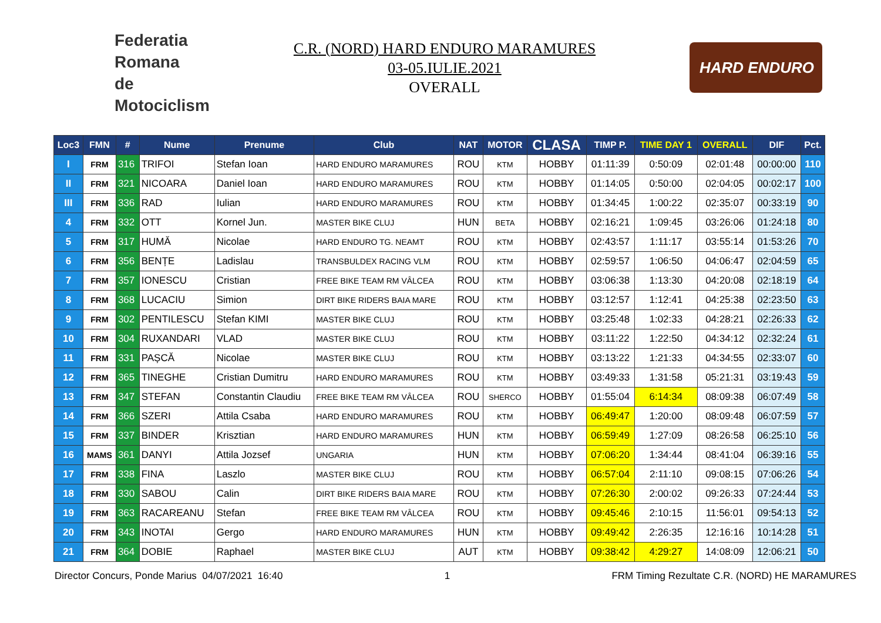Federatia
Romana de
Motociclism
C.R. (NORD) HARD ENDURO MARAMURES
03-05.IULIE.2021
OVERALL
HARD ENDURO
| Loc3 | FMN | # | Nume | Prenume | Club | NAT | MOTOR | CLASA | TIMP P. | TIME DAY 1 | OVERALL | DIF | Pct. |
| --- | --- | --- | --- | --- | --- | --- | --- | --- | --- | --- | --- | --- | --- |
| I | FRM | 316 | TRIFOI | Stefan Ioan | HARD ENDURO MARAMURES | ROU | KTM | HOBBY | 01:11:39 | 0:50:09 | 02:01:48 | 00:00:00 | 110 |
| II | FRM | 321 | NICOARA | Daniel Ioan | HARD ENDURO MARAMURES | ROU | KTM | HOBBY | 01:14:05 | 0:50:00 | 02:04:05 | 00:02:17 | 100 |
| III | FRM | 336 | RAD | Iulian | HARD ENDURO MARAMURES | ROU | KTM | HOBBY | 01:34:45 | 1:00:22 | 02:35:07 | 00:33:19 | 90 |
| 4 | FRM | 332 | OTT | Kornel Jun. | MASTER BIKE CLUJ | HUN | BETA | HOBBY | 02:16:21 | 1:09:45 | 03:26:06 | 01:24:18 | 80 |
| 5 | FRM | 317 | HUMĂ | Nicolae | HARD ENDURO TG. NEAMT | ROU | KTM | HOBBY | 02:43:57 | 1:11:17 | 03:55:14 | 01:53:26 | 70 |
| 6 | FRM | 356 | BENȚE | Ladislau | TRANSBULDEX RACING VLM | ROU | KTM | HOBBY | 02:59:57 | 1:06:50 | 04:06:47 | 02:04:59 | 65 |
| 7 | FRM | 357 | IONESCU | Cristian | FREE BIKE TEAM RM VÂLCEA | ROU | KTM | HOBBY | 03:06:38 | 1:13:30 | 04:20:08 | 02:18:19 | 64 |
| 8 | FRM | 368 | LUCACIU | Simion | DIRT BIKE RIDERS BAIA MARE | ROU | KTM | HOBBY | 03:12:57 | 1:12:41 | 04:25:38 | 02:23:50 | 63 |
| 9 | FRM | 302 | PENTILESCU | Stefan KIMI | MASTER BIKE CLUJ | ROU | KTM | HOBBY | 03:25:48 | 1:02:33 | 04:28:21 | 02:26:33 | 62 |
| 10 | FRM | 304 | RUXANDARI | VLAD | MASTER BIKE CLUJ | ROU | KTM | HOBBY | 03:11:22 | 1:22:50 | 04:34:12 | 02:32:24 | 61 |
| 11 | FRM | 331 | PAȘCĂ | Nicolae | MASTER BIKE CLUJ | ROU | KTM | HOBBY | 03:13:22 | 1:21:33 | 04:34:55 | 02:33:07 | 60 |
| 12 | FRM | 365 | TINEGHE | Cristian Dumitru | HARD ENDURO MARAMURES | ROU | KTM | HOBBY | 03:49:33 | 1:31:58 | 05:21:31 | 03:19:43 | 59 |
| 13 | FRM | 347 | STEFAN | Constantin Claudiu | FREE BIKE TEAM RM VÂLCEA | ROU | SHERCO | HOBBY | 01:55:04 | 6:14:34 | 08:09:38 | 06:07:49 | 58 |
| 14 | FRM | 366 | SZERI | Attila Csaba | HARD ENDURO MARAMURES | ROU | KTM | HOBBY | 06:49:47 | 1:20:00 | 08:09:48 | 06:07:59 | 57 |
| 15 | FRM | 337 | BINDER | Krisztian | HARD ENDURO MARAMURES | HUN | KTM | HOBBY | 06:59:49 | 1:27:09 | 08:26:58 | 06:25:10 | 56 |
| 16 | MAMS | 361 | DANYI | Attila Jozsef | UNGARIA | HUN | KTM | HOBBY | 07:06:20 | 1:34:44 | 08:41:04 | 06:39:16 | 55 |
| 17 | FRM | 338 | FINA | Laszlo | MASTER BIKE CLUJ | ROU | KTM | HOBBY | 06:57:04 | 2:11:10 | 09:08:15 | 07:06:26 | 54 |
| 18 | FRM | 330 | SABOU | Calin | DIRT BIKE RIDERS BAIA MARE | ROU | KTM | HOBBY | 07:26:30 | 2:00:02 | 09:26:33 | 07:24:44 | 53 |
| 19 | FRM | 363 | RACAREANU | Stefan | FREE BIKE TEAM RM VÂLCEA | ROU | KTM | HOBBY | 09:45:46 | 2:10:15 | 11:56:01 | 09:54:13 | 52 |
| 20 | FRM | 343 | INOTAI | Gergo | HARD ENDURO MARAMURES | HUN | KTM | HOBBY | 09:49:42 | 2:26:35 | 12:16:16 | 10:14:28 | 51 |
| 21 | FRM | 364 | DOBIE | Raphael | MASTER BIKE CLUJ | AUT | KTM | HOBBY | 09:38:42 | 4:29:27 | 14:08:09 | 12:06:21 | 50 |
Director Concurs, Ponde Marius 04/07/2021 16:40 1 FRM Timing Rezultate C.R. (NORD) HE MARAMURES